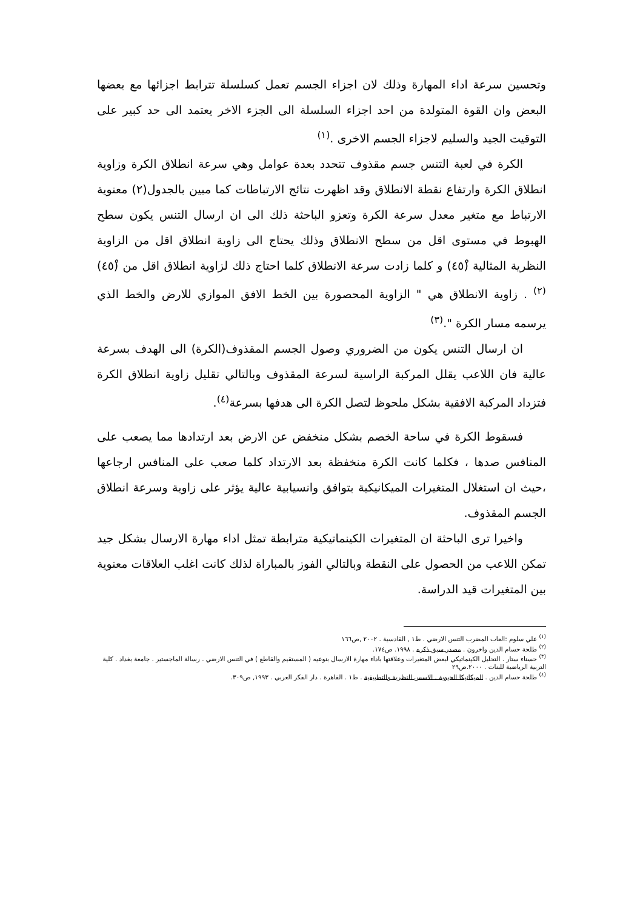وتحسين سرعة اداء المهارة وذلك لان اجزاء الجسم تعمل كسلسلة تترابط اجزائها مع بعضها البعض وان القوة المتولدة من احد اجزاء السلسلة الى الجزء الاخر يعتمد الى حد كبير على التوقيت الجيد والسليم لاجزاء الجسم الاخرى .<sup>(١)</sup>
الكرة في لعبة التنس جسم مقذوف تتحدد بعدة عوامل وهي سرعة انطلاق الكرة وزاوية انطلاق الكرة وارتفاع نقطة الانطلاق وقد اظهرت نتائج الارتباطات كما مبين بالجدول(٢) معنوية الارتباط مع متغير معدل سرعة الكرة وتعزو الباحثة ذلك الى ان ارسال التنس يكون سطح الهبوط في مستوى اقل من سطح الانطلاق وذلك يحتاج الى زاوية انطلاق اقل من الزاوية النظرية المثالية (٤٥ْ) و كلما زادت سرعة الانطلاق كلما احتاج ذلك لزاوية انطلاق اقل من (٤٥ْ)<sup>(٢)</sup> . زاوية الانطلاق هي " الزاوية المحصورة بين الخط الافق الموازي للارض والخط الذي يرسمه مسار الكرة ".<sup>(٣)</sup>
ان ارسال التنس يكون من الضروري وصول الجسم المقذوف(الكرة) الى الهدف بسرعة عالية فان اللاعب يقلل المركبة الراسية لسرعة المقذوف وبالتالي تقليل زاوية انطلاق الكرة فتزداد المركبة الافقية بشكل ملحوظ لتصل الكرة الى هدفها بسرعة<sup>(٤)</sup>.
فسقوط الكرة في ساحة الخصم بشكل منخفض عن الارض بعد ارتدادها مما يصعب على المنافس صدها ، فكلما كانت الكرة منخفظة بعد الارتداد كلما صعب على المنافس ارجاعها ،حيث ان استغلال المتغيرات الميكانيكية بتوافق وانسيابية عالية يؤثر على زاوية وسرعة انطلاق الجسم المقذوف.
واخيرا ترى الباحثة ان المتغيرات الكينماتيكية مترابطة تمثل اداء مهارة الارسال بشكل جيد تمكن اللاعب من الحصول على النقطة وبالتالي الفوز بالمباراة لذلك كانت اغلب العلاقات معنوية بين المتغيرات قيد الدراسة.
<sup>(١)</sup> علي سلوم :العاب المضرب التنس الارضي . ط١ , القادسية . ٢٠٠٢ ,ص١٦٦
<sup>(٢)</sup> طلحة حسام الدين واخرون . مصدر سبق ذكره . ١٩٩٨. ص١٧٤.
<sup>(٣)</sup> حسناء ستار . التحليل الكينماتيكي لبعض المتغيرات وعلاقتها باداء مهارة الارسال بنوعيه ( المستقيم والقاطع ) في التنس الارضي . رسالة الماجستير . جامعة بغداد . كلية التربية الرياضية للبنات . ٢٠٠٠.ص٢٩
<sup>(٤)</sup> طلحة حسام الدين . الميكانيكا الحيوية . الاسس النظرية والتطبيقية . ط١ . القاهرة . دار الفكر العربي . ١٩٩٣, ص٣٠٩.